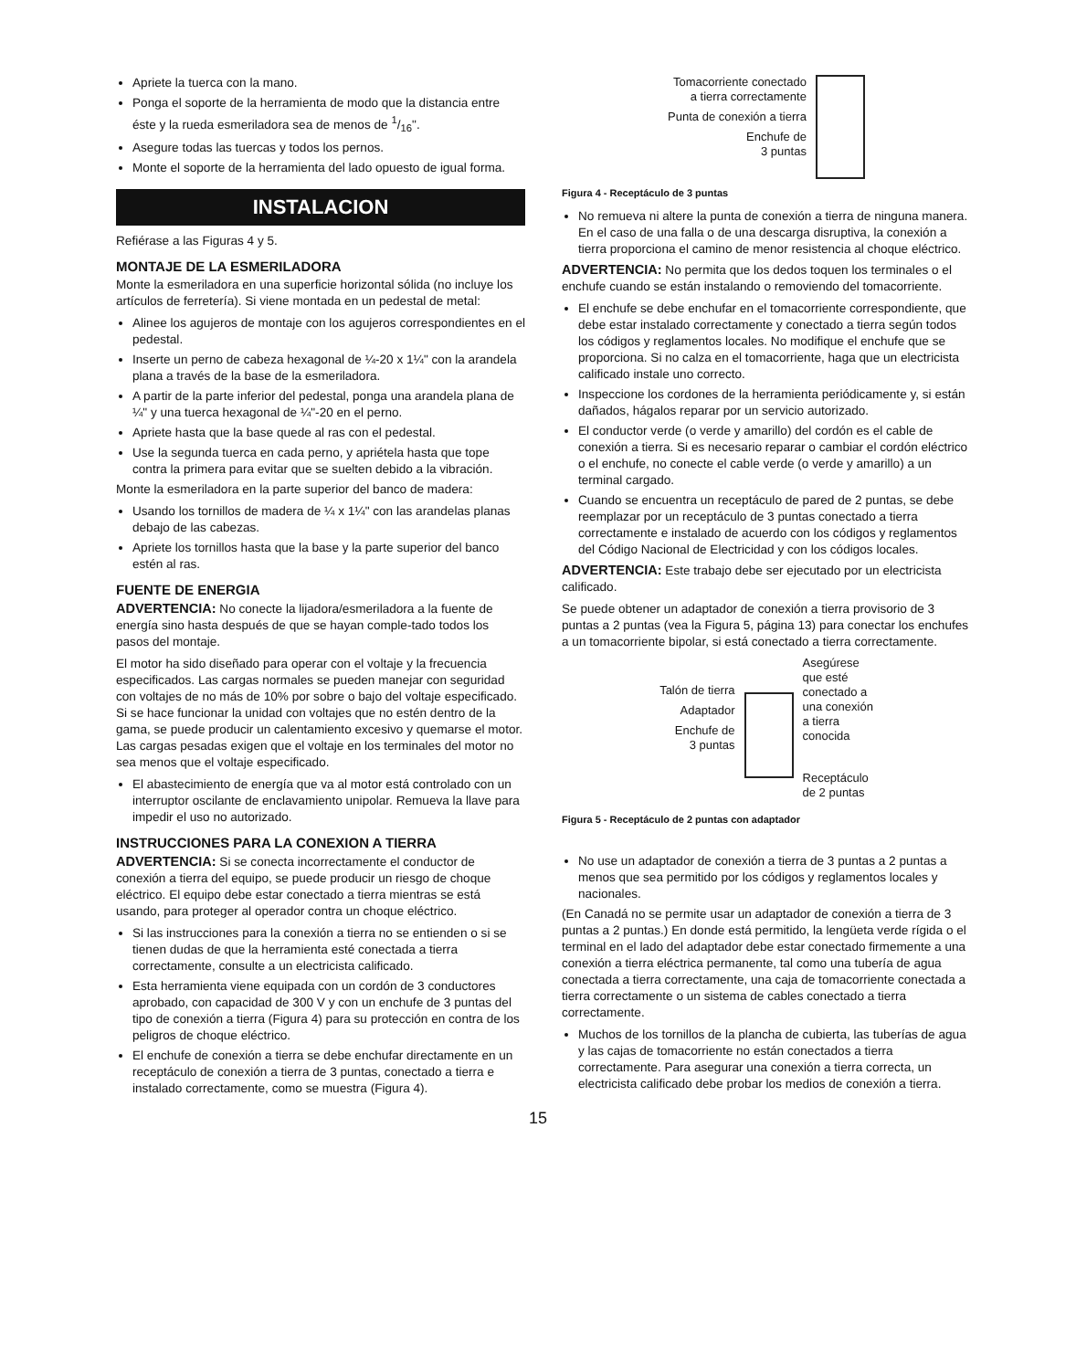Apriete la tuerca con la mano.
Ponga el soporte de la herramienta de modo que la distancia entre éste y la rueda esmeriladora sea de menos de 1/16".
Asegure todas las tuercas y todos los pernos.
Monte el soporte de la herramienta del lado opuesto de igual forma.
INSTALACION
Refiérase a las Figuras 4 y 5.
MONTAJE DE LA ESMERILADORA
Monte la esmeriladora en una superficie horizontal sólida (no incluye los artículos de ferretería). Si viene montada en un pedestal de metal:
Alinee los agujeros de montaje con los agujeros correspondientes en el pedestal.
Inserte un perno de cabeza hexagonal de ¼-20 x 1¼" con la arandela plana a través de la base de la esmeriladora.
A partir de la parte inferior del pedestal, ponga una arandela plana de ¼" y una tuerca hexagonal de ¼"-20 en el perno.
Apriete hasta que la base quede al ras con el pedestal.
Use la segunda tuerca en cada perno, y apriétela hasta que tope contra la primera para evitar que se suelten debido a la vibración.
Monte la esmeriladora en la parte superior del banco de madera:
Usando los tornillos de madera de ¼ x 1¼" con las arandelas planas debajo de las cabezas.
Apriete los tornillos hasta que la base y la parte superior del banco estén al ras.
FUENTE DE ENERGIA
ADVERTENCIA: No conecte la lijadora/esmeriladora a la fuente de energía sino hasta después de que se hayan comple-tado todos los pasos del montaje.
El motor ha sido diseñado para operar con el voltaje y la frecuencia especificados. Las cargas normales se pueden manejar con seguridad con voltajes de no más de 10% por sobre o bajo del voltaje especificado. Si se hace funcionar la unidad con voltajes que no estén dentro de la gama, se puede producir un calentamiento excesivo y quemarse el motor. Las cargas pesadas exigen que el voltaje en los terminales del motor no sea menos que el voltaje especificado.
El abastecimiento de energía que va al motor está controlado con un interruptor oscilante de enclavamiento unipolar. Remueva la llave para impedir el uso no autorizado.
INSTRUCCIONES PARA LA CONEXION A TIERRA
ADVERTENCIA: Si se conecta incorrectamente el conductor de conexión a tierra del equipo, se puede producir un riesgo de choque eléctrico. El equipo debe estar conectado a tierra mientras se está usando, para proteger al operador contra un choque eléctrico.
Si las instrucciones para la conexión a tierra no se entienden o si se tienen dudas de que la herramienta esté conectada a tierra correctamente, consulte a un electricista calificado.
Esta herramienta viene equipada con un cordón de 3 conductores aprobado, con capacidad de 300 V y con un enchufe de 3 puntas del tipo de conexión a tierra (Figura 4) para su protección en contra de los peligros de choque eléctrico.
El enchufe de conexión a tierra se debe enchufar directamente en un receptáculo de conexión a tierra de 3 puntas, conectado a tierra e instalado correctamente, como se muestra (Figura 4).
Tomacorriente conectado
a tierra correctamente
Punta de conexión a tierra
Enchufe de
3 puntas
Figura 4 - Receptáculo de 3 puntas
No remueva ni altere la punta de conexión a tierra de ninguna manera. En el caso de una falla o de una descarga disruptiva, la conexión a tierra proporciona el camino de menor resistencia al choque eléctrico.
ADVERTENCIA: No permita que los dedos toquen los terminales o el enchufe cuando se están instalando o removiendo del tomacorriente.
El enchufe se debe enchufar en el tomacorriente correspondiente, que debe estar instalado correctamente y conectado a tierra según todos los códigos y reglamentos locales. No modifique el enchufe que se proporciona. Si no calza en el tomacorriente, haga que un electricista calificado instale uno correcto.
Inspeccione los cordones de la herramienta periódicamente y, si están dañados, hágalos reparar por un servicio autorizado.
El conductor verde (o verde y amarillo) del cordón es el cable de conexión a tierra. Si es necesario reparar o cambiar el cordón eléctrico o el enchufe, no conecte el cable verde (o verde y amarillo) a un terminal cargado.
Cuando se encuentra un receptáculo de pared de 2 puntas, se debe reemplazar por un receptáculo de 3 puntas conectado a tierra correctamente e instalado de acuerdo con los códigos y reglamentos del Código Nacional de Electricidad y con los códigos locales.
ADVERTENCIA: Este trabajo debe ser ejecutado por un electricista calificado.
Se puede obtener un adaptador de conexión a tierra provisorio de 3 puntas a 2 puntas (vea la Figura 5, página 13) para conectar los enchufes a un tomacorriente bipolar, si está conectado a tierra correctamente.
Talón de tierra
Adaptador
Enchufe de
3 puntas
Asegúrese
que esté
conectado a
una conexión
a tierra
conocida
Receptáculo
de 2 puntas
Figura 5 - Receptáculo de 2 puntas con adaptador
No use un adaptador de conexión a tierra de 3 puntas a 2 puntas a menos que sea permitido por los códigos y reglamentos locales y nacionales.
(En Canadá no se permite usar un adaptador de conexión a tierra de 3 puntas a 2 puntas.) En donde está permitido, la lengüeta verde rígida o el terminal en el lado del adaptador debe estar conectado firmemente a una conexión a tierra eléctrica permanente, tal como una tubería de agua conectada a tierra correctamente, una caja de tomacorriente conectada a tierra correctamente o un sistema de cables conectado a tierra correctamente.
Muchos de los tornillos de la plancha de cubierta, las tuberías de agua y las cajas de tomacorriente no están conectados a tierra correctamente. Para asegurar una conexión a tierra correcta, un electricista calificado debe probar los medios de conexión a tierra.
15